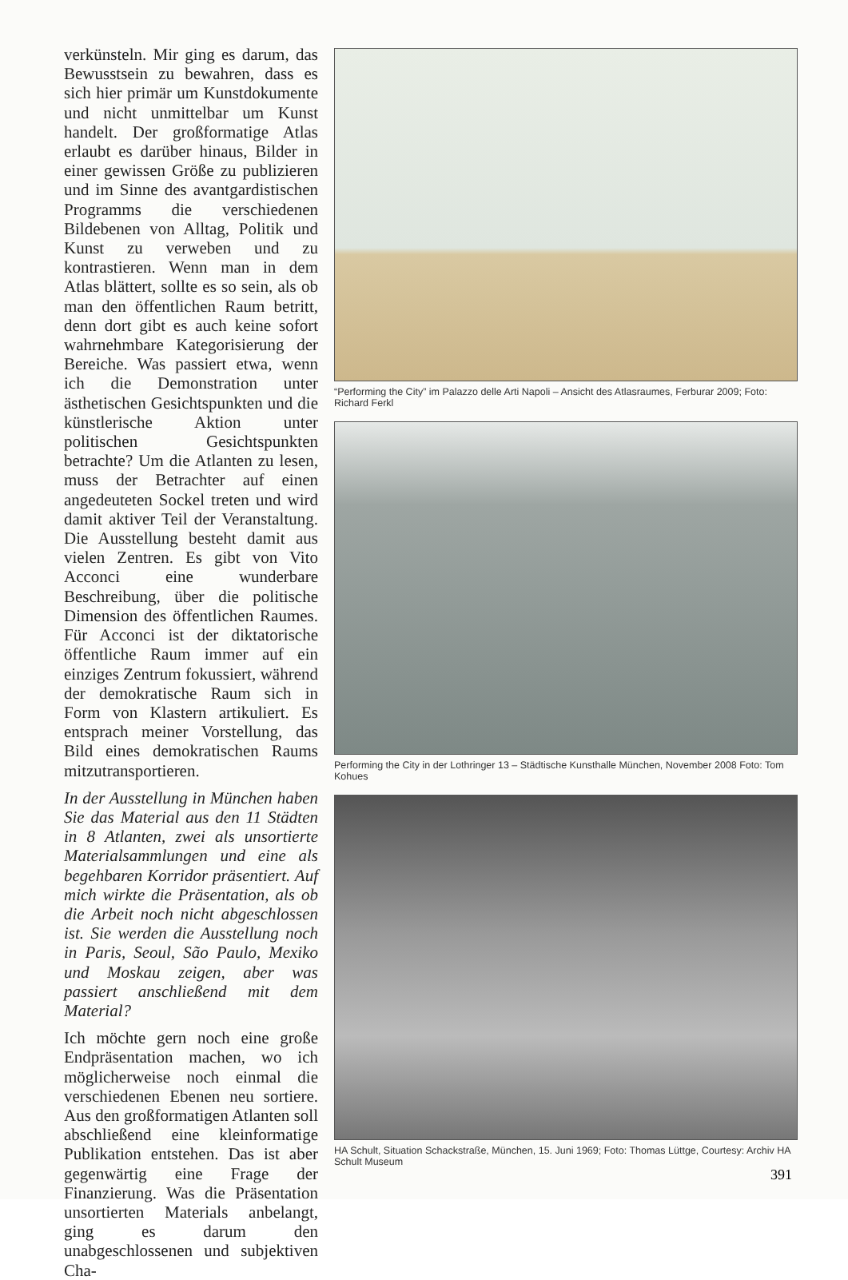verkünsteln. Mir ging es darum, das Bewusstsein zu bewahren, dass es sich hier primär um Kunstdokumente und nicht unmittelbar um Kunst handelt. Der großformatige Atlas erlaubt es darüber hinaus, Bilder in einer gewissen Größe zu publizieren und im Sinne des avantgardistischen Programms die verschiedenen Bildebenen von Alltag, Politik und Kunst zu verweben und zu kontrastieren. Wenn man in dem Atlas blättert, sollte es so sein, als ob man den öffentlichen Raum betritt, denn dort gibt es auch keine sofort wahrnehmbare Kategorisierung der Bereiche. Was passiert etwa, wenn ich die Demonstration unter ästhetischen Gesichtspunkten und die künstlerische Aktion unter politischen Gesichtspunkten betrachte? Um die Atlanten zu lesen, muss der Betrachter auf einen angedeuteten Sockel treten und wird damit aktiver Teil der Veranstaltung. Die Ausstellung besteht damit aus vielen Zentren. Es gibt von Vito Acconci eine wunderbare Beschreibung, über die politische Dimension des öffentlichen Raumes. Für Acconci ist der diktatorische öffentliche Raum immer auf ein einziges Zentrum fokussiert, während der demokratische Raum sich in Form von Klastern artikuliert. Es entsprach meiner Vorstellung, das Bild eines demokratischen Raums mitzutransportieren.
In der Ausstellung in München haben Sie das Material aus den 11 Städten in 8 Atlanten, zwei als unsortierte Materialsammlungen und eine als begehbaren Korridor präsentiert. Auf mich wirkte die Präsentation, als ob die Arbeit noch nicht abgeschlossen ist. Sie werden die Ausstellung noch in Paris, Seoul, São Paulo, Mexiko und Moskau zeigen, aber was passiert anschließend mit dem Material?
Ich möchte gern noch eine große Endpräsentation machen, wo ich möglicherweise noch einmal die verschiedenen Ebenen neu sortiere. Aus den großformatigen Atlanten soll abschließend eine kleinformatige Publikation entstehen. Das ist aber gegenwärtig eine Frage der Finanzierung. Was die Präsentation unsortierten Materials anbelangt, ging es darum den unabgeschlossenen und subjektiven Cha-
“Performing the City” im Palazzo delle Arti Napoli – Ansicht des Atlasraumes, Ferburar 2009; Foto: Richard Ferkl
Performing the City in der Lothringer 13 – Städtische Kunsthalle München, November 2008 Foto: Tom Kohues
HA Schult, Situation Schackstraße, München, 15. Juni 1969; Foto: Thomas Lüttge, Courtesy: Archiv HA Schult Museum
391